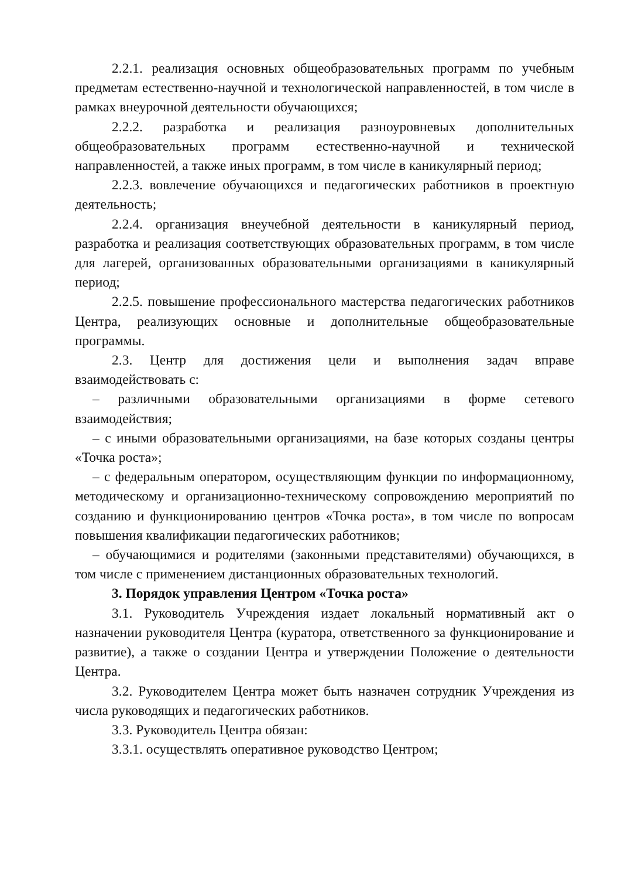2.2.1. реализация основных общеобразовательных программ по учебным предметам естественно-научной и технологической направленностей, в том числе в рамках внеурочной деятельности обучающихся;
2.2.2. разработка и реализация разноуровневых дополнительных общеобразовательных программ естественно-научной и технической направленностей, а также иных программ, в том числе в каникулярный период;
2.2.3. вовлечение обучающихся и педагогических работников в проектную деятельность;
2.2.4. организация внеучебной деятельности в каникулярный период, разработка и реализация соответствующих образовательных программ, в том числе для лагерей, организованных образовательными организациями в каникулярный период;
2.2.5. повышение профессионального мастерства педагогических работников Центра, реализующих основные и дополнительные общеобразовательные программы.
2.3. Центр для достижения цели и выполнения задач вправе взаимодействовать с:
– различными образовательными организациями в форме сетевого взаимодействия;
– с иными образовательными организациями, на базе которых созданы центры «Точка роста»;
– с федеральным оператором, осуществляющим функции по информационному, методическому и организационно-техническому сопровождению мероприятий по созданию и функционированию центров «Точка роста», в том числе по вопросам повышения квалификации педагогических работников;
– обучающимися и родителями (законными представителями) обучающихся, в том числе с применением дистанционных образовательных технологий.
3. Порядок управления Центром «Точка роста»
3.1. Руководитель Учреждения издает локальный нормативный акт о назначении руководителя Центра (куратора, ответственного за функционирование и развитие), а также о создании Центра и утверждении Положение о деятельности Центра.
3.2. Руководителем Центра может быть назначен сотрудник Учреждения из числа руководящих и педагогических работников.
3.3. Руководитель Центра обязан:
3.3.1. осуществлять оперативное руководство Центром;